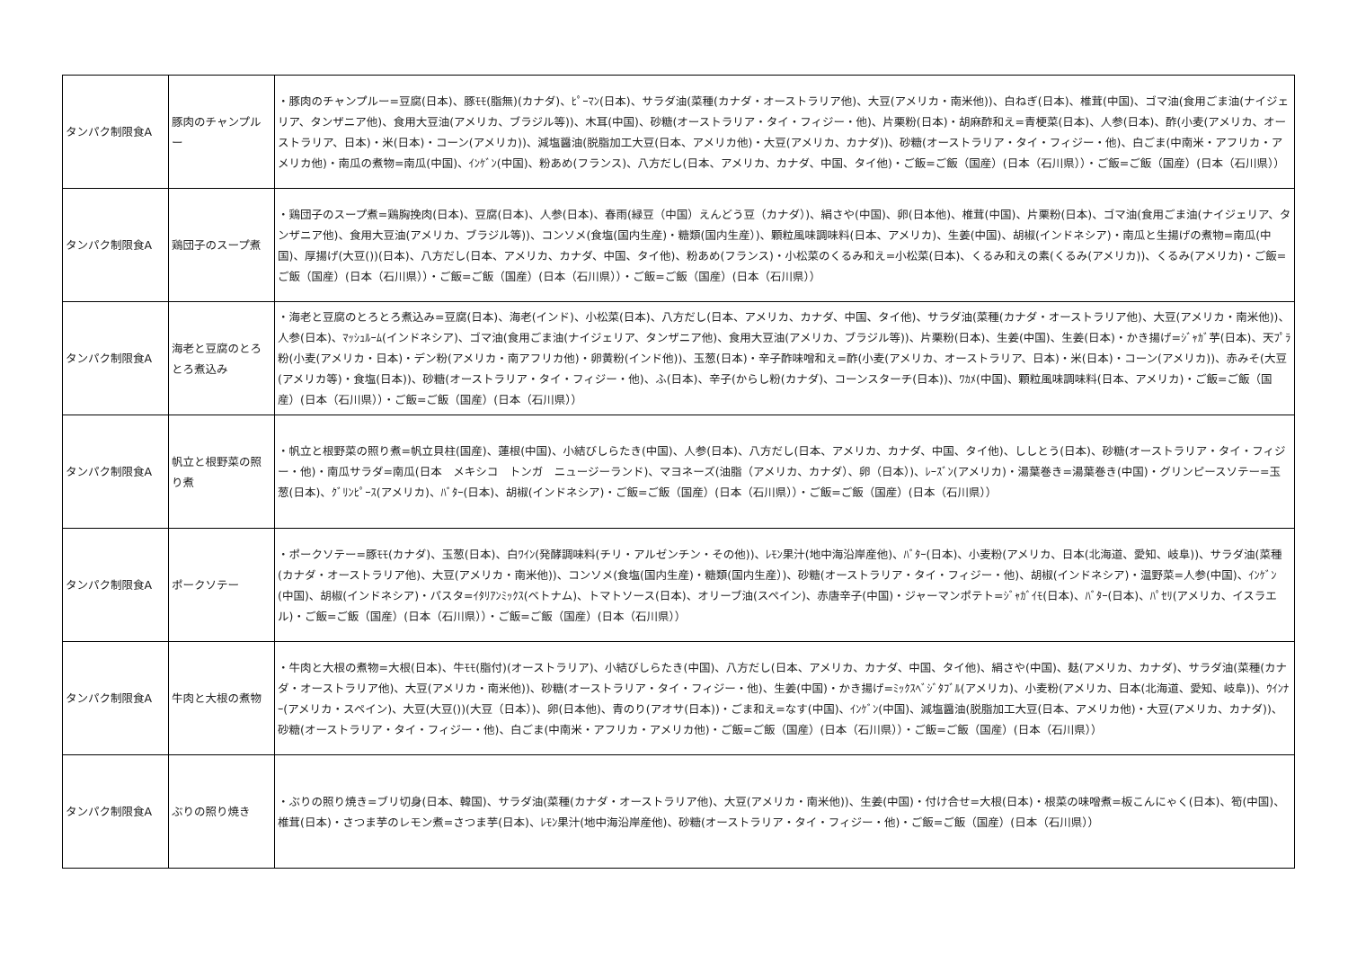| タンパク制限食A | 豚肉のチャンプルー | ・豚肉のチャンプルー=豆腐(日本)、豚ﾓﾓ(脂無)(カナダ)、ﾋﾟｰﾏﾝ(日本)、サラダ油(菜種(カナダ・オーストラリア他)、大豆(アメリカ・南米他))、白ねぎ(日本)、椎茸(中国)、ゴマ油(食用ごま油(ナイジェリア、タンザニア他)、食用大豆油(アメリカ、ブラジル等))、木耳(中国)、砂糖(オーストラリア・タイ・フィジー・他)、片栗粉(日本)・胡麻酢和え=青梗菜(日本)、人参(日本)、酢(小麦(アメリカ、オーストラリア、日本)・米(日本)・コーン(アメリカ))、減塩醤油(脱脂加工大豆(日本、アメリカ他)・大豆(アメリカ、カナダ))、砂糖(オーストラリア・タイ・フィジー・他)、白ごま(中南米・アフリカ・アメリカ他)・南瓜の煮物=南瓜(中国)、ｲﾝｹﾞﾝ(中国)、粉あめ(フランス)、八方だし(日本、アメリカ、カナダ、中国、タイ他)・ご飯=ご飯（国産）(日本（石川県））・ご飯=ご飯（国産）(日本（石川県）） |
| タンパク制限食A | 鶏団子のスープ煮 | ・鶏団子のスープ煮=鶏胸挽肉(日本)、豆腐(日本)、人参(日本)、春雨(緑豆（中国）えんどう豆（カナダ）)、絹さや(中国)、卵(日本他)、椎茸(中国)、片栗粉(日本)、ゴマ油(食用ごま油(ナイジェリア、タンザニア他)、食用大豆油(アメリカ、ブラジル等))、コンソメ(食塩(国内生産)・糖類(国内生産）)、顆粒風味調味料(日本、アメリカ)、生姜(中国)、胡椒(インドネシア)・南瓜と生揚げの煮物=南瓜(中国)、厚揚げ(大豆())(日本)、八方だし(日本、アメリカ、カナダ、中国、タイ他)、粉あめ(フランス)・小松菜のくるみ和え=小松菜(日本)、くるみ和えの素(くるみ(アメリカ))、くるみ(アメリカ)・ご飯=ご飯（国産）(日本（石川県））・ご飯=ご飯（国産）(日本（石川県））・ご飯=ご飯（国産）(日本（石川県）） |
| タンパク制限食A | 海老と豆腐のとろとろ煮込み | ・海老と豆腐のとろとろ煮込み=豆腐(日本)、海老(インド)、小松菜(日本)、八方だし(日本、アメリカ、カナダ、中国、タイ他)、サラダ油(菜種(カナダ・オーストラリア他)、大豆(アメリカ・南米他))、人参(日本)、ﾏｯｼｭﾙｰﾑ(インドネシア)、ゴマ油(食用ごま油(ナイジェリア、タンザニア他)、食用大豆油(アメリカ、ブラジル等))、片栗粉(日本)、生姜(中国)、生姜(日本)・かき揚げ=ｼﾞｬｶﾞ芋(日本)、天ﾌﾟﾗ粉(小麦(アメリカ・日本)・デン粉(アメリカ・南アフリカ他)・卵黄粉(インド他))、玉葱(日本)・辛子酢味噌和え=酢(小麦(アメリカ、オーストラリア、日本)・米(日本)・コーン(アメリカ))、赤みそ(大豆(アメリカ等)・食塩(日本))、砂糖(オーストラリア・タイ・フィジー・他)、ふ(日本)、辛子(からし粉(カナダ)、コーンスターチ(日本))、ﾜｶﾒ(中国)、顆粒風味調味料(日本、アメリカ)・ご飯=ご飯（国産）(日本（石川県））・ご飯=ご飯（国産）(日本（石川県）） |
| タンパク制限食A | 帆立と根野菜の照り煮 | ・帆立と根野菜の照り煮=帆立貝柱(国産)、蓮根(中国)、小結びしらたき(中国)、人参(日本)、八方だし(日本、アメリカ、カナダ、中国、タイ他)、ししとう(日本)、砂糖(オーストラリア・タイ・フィジー・他)・南瓜サラダ=南瓜(日本 メキシコ トンガ ニュージーランド)、マヨネーズ(油脂（アメリカ、カナダ）、卵（日本）)、ﾚｰｽﾞﾝ(アメリカ)・湯葉巻き=湯葉巻き(中国)・グリンピースソテー=玉葱(日本)、ｸﾞﾘﾝﾋﾟｰｽ(アメリカ)、ﾊﾞﾀｰ(日本)、胡椒(インドネシア)・ご飯=ご飯（国産）(日本（石川県））・ご飯=ご飯（国産）(日本（石川県）） |
| タンパク制限食A | ポークソテー | ・ポークソテー=豚ﾓﾓ(カナダ)、玉葱(日本)、白ﾜｲﾝ(発酵調味料(チリ・アルゼンチン・その他))、ﾚﾓﾝ果汁(地中海沿岸産他)、ﾊﾞﾀｰ(日本)、小麦粉(アメリカ、日本(北海道、愛知、岐阜))、サラダ油(菜種(カナダ・オーストラリア他)、大豆(アメリカ・南米他))、コンソメ(食塩(国内生産)・糖類(国内生産）)、砂糖(オーストラリア・タイ・フィジー・他)、胡椒(インドネシア)・温野菜=人参(中国)、ｲﾝｹﾞﾝ(中国)、胡椒(インドネシア)・パスタ=ｲﾀﾘｱﾝﾐｯｸｽ(ベトナム)、トマトソース(日本)、オリーブ油(スペイン)、赤唐辛子(中国)・ジャーマンポテト=ｼﾞｬｶﾞｲﾓ(日本)、ﾊﾞﾀｰ(日本)、ﾊﾟｾﾘ(アメリカ、イスラエル)・ご飯=ご飯（国産）(日本（石川県））・ご飯=ご飯（国産）(日本（石川県）） |
| タンパク制限食A | 牛肉と大根の煮物 | ・牛肉と大根の煮物=大根(日本)、牛ﾓﾓ(脂付)(オーストラリア)、小結びしらたき(中国)、八方だし(日本、アメリカ、カナダ、中国、タイ他)、絹さや(中国)、麸(アメリカ、カナダ)、サラダ油(菜種(カナダ・オーストラリア他)、大豆(アメリカ・南米他))、砂糖(オーストラリア・タイ・フィジー・他)、生姜(中国)・かき揚げ=ﾐｯｸｽﾍﾞｼﾞﾀﾌﾞﾙ(アメリカ)、小麦粉(アメリカ、日本(北海道、愛知、岐阜))、ｳｲﾝﾅｰ(アメリカ・スペイン)、大豆(大豆())(大豆（日本）)、卵(日本他)、青のり(アオサ(日本))・ごま和え=なす(中国)、ｲﾝｹﾞﾝ(中国)、減塩醤油(脱脂加工大豆(日本、アメリカ他)・大豆(アメリカ、カナダ))、砂糖(オーストラリア・タイ・フィジー・他)、白ごま(中南米・アフリカ・アメリカ他)・ご飯=ご飯（国産）(日本（石川県））・ご飯=ご飯（国産）(日本（石川県）） |
| タンパク制限食A | ぶりの照り焼き | ・ぶりの照り焼き=ブリ切身(日本、韓国)、サラダ油(菜種(カナダ・オーストラリア他)、大豆(アメリカ・南米他))、生姜(中国)・付け合せ=大根(日本)・根菜の味噌煮=板こんにゃく(日本)、筍(中国)、椎茸(日本)・さつま芋のレモン煮=さつま芋(日本)、ﾚﾓﾝ果汁(地中海沿岸産他)、砂糖(オーストラリア・タイ・フィジー・他)・ご飯=ご飯（国産）(日本（石川県）） |